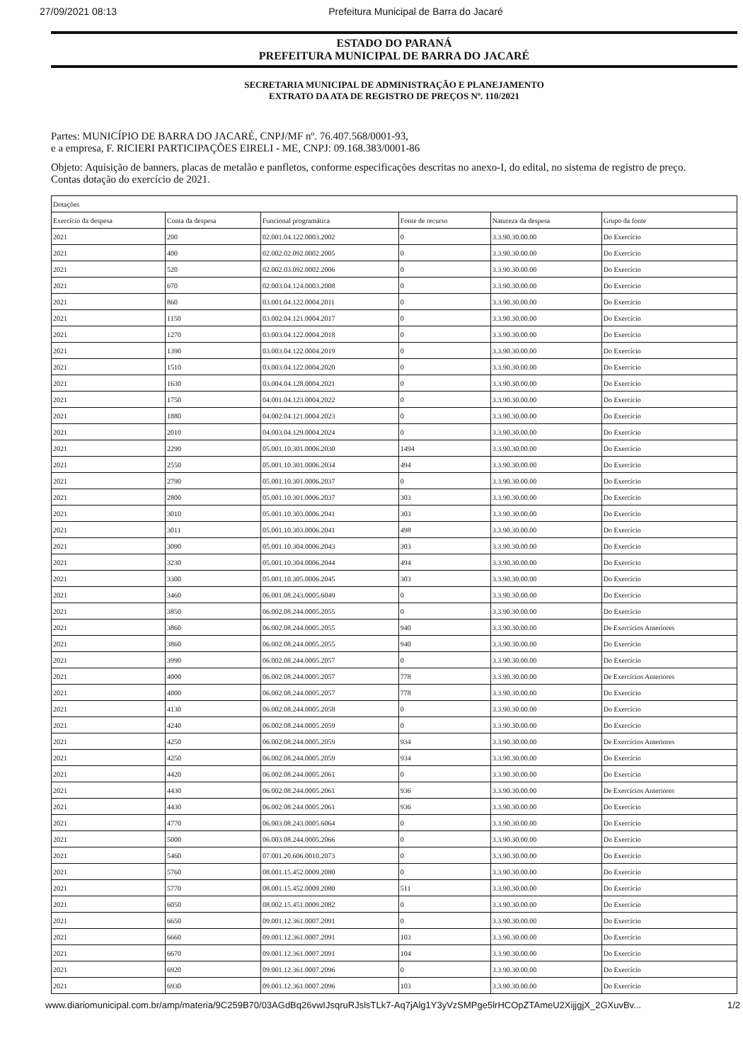27/09/2021 08:13 Prefeitura Municipal de Barra do Jacaré
ESTADO DO PARANÁ
PREFEITURA MUNICIPAL DE BARRA DO JACARÉ
SECRETARIA MUNICIPAL DE ADMINISTRAÇÃO E PLANEJAMENTO
EXTRATO DA ATA DE REGISTRO DE PREÇOS Nº. 110/2021
Partes: MUNICÍPIO DE BARRA DO JACARÉ, CNPJ/MF nº. 76.407.568/0001-93,
e a empresa, F. RICIERI PARTICIPAÇÕES EIRELI - ME, CNPJ: 09.168.383/0001-86
Objeto: Aquisição de banners, placas de metalão e panfletos, conforme especificações descritas no anexo-I, do edital, no sistema de registro de preço.
Contas dotação do exercício de 2021.
| Dotações | | | | | |
| --- | --- | --- | --- | --- | --- |
| Exercício da despesa | Conta da despesa | Funcional programática | Fonte de recurso | Natureza da despesa | Grupo da fonte |
| 2021 | 200 | 02.001.04.122.0003.2002 | 0 | 3.3.90.30.00.00 | Do Exercício |
| 2021 | 400 | 02.002.02.092.0002.2005 | 0 | 3.3.90.30.00.00 | Do Exercício |
| 2021 | 520 | 02.002.03.092.0002.2006 | 0 | 3.3.90.30.00.00 | Do Exercício |
| 2021 | 670 | 02.003.04.124.0003.2008 | 0 | 3.3.90.30.00.00 | Do Exercício |
| 2021 | 860 | 03.001.04.122.0004.2011 | 0 | 3.3.90.30.00.00 | Do Exercício |
| 2021 | 1150 | 03.002.04.121.0004.2017 | 0 | 3.3.90.30.00.00 | Do Exercício |
| 2021 | 1270 | 03.003.04.122.0004.2018 | 0 | 3.3.90.30.00.00 | Do Exercício |
| 2021 | 1390 | 03.003.04.122.0004.2019 | 0 | 3.3.90.30.00.00 | Do Exercício |
| 2021 | 1510 | 03.003.04.122.0004.2020 | 0 | 3.3.90.30.00.00 | Do Exercício |
| 2021 | 1630 | 03.004.04.128.0004.2021 | 0 | 3.3.90.30.00.00 | Do Exercício |
| 2021 | 1750 | 04.001.04.123.0004.2022 | 0 | 3.3.90.30.00.00 | Do Exercício |
| 2021 | 1880 | 04.002.04.121.0004.2023 | 0 | 3.3.90.30.00.00 | Do Exercício |
| 2021 | 2010 | 04.003.04.129.0004.2024 | 0 | 3.3.90.30.00.00 | Do Exercício |
| 2021 | 2290 | 05.001.10.301.0006.2030 | 1494 | 3.3.90.30.00.00 | Do Exercício |
| 2021 | 2550 | 05.001.10.301.0006.2034 | 494 | 3.3.90.30.00.00 | Do Exercício |
| 2021 | 2790 | 05.001.10.301.0006.2037 | 0 | 3.3.90.30.00.00 | Do Exercício |
| 2021 | 2800 | 05.001.10.301.0006.2037 | 303 | 3.3.90.30.00.00 | Do Exercício |
| 2021 | 3010 | 05.001.10.303.0006.2041 | 303 | 3.3.90.30.00.00 | Do Exercício |
| 2021 | 3011 | 05.001.10.303.0006.2041 | 498 | 3.3.90.30.00.00 | Do Exercício |
| 2021 | 3090 | 05.001.10.304.0006.2043 | 303 | 3.3.90.30.00.00 | Do Exercício |
| 2021 | 3230 | 05.001.10.304.0006.2044 | 494 | 3.3.90.30.00.00 | Do Exercício |
| 2021 | 3300 | 05.001.10.305.0006.2045 | 303 | 3.3.90.30.00.00 | Do Exercício |
| 2021 | 3460 | 06.001.08.243.0005.6049 | 0 | 3.3.90.30.00.00 | Do Exercício |
| 2021 | 3850 | 06.002.08.244.0005.2055 | 0 | 3.3.90.30.00.00 | Do Exercício |
| 2021 | 3860 | 06.002.08.244.0005.2055 | 940 | 3.3.90.30.00.00 | De Exercícios Anteriores |
| 2021 | 3860 | 06.002.08.244.0005.2055 | 940 | 3.3.90.30.00.00 | Do Exercício |
| 2021 | 3990 | 06.002.08.244.0005.2057 | 0 | 3.3.90.30.00.00 | Do Exercício |
| 2021 | 4000 | 06.002.08.244.0005.2057 | 778 | 3.3.90.30.00.00 | De Exercícios Anteriores |
| 2021 | 4000 | 06.002.08.244.0005.2057 | 778 | 3.3.90.30.00.00 | Do Exercício |
| 2021 | 4130 | 06.002.08.244.0005.2058 | 0 | 3.3.90.30.00.00 | Do Exercício |
| 2021 | 4240 | 06.002.08.244.0005.2059 | 0 | 3.3.90.30.00.00 | Do Exercício |
| 2021 | 4250 | 06.002.08.244.0005.2059 | 934 | 3.3.90.30.00.00 | De Exercícios Anteriores |
| 2021 | 4250 | 06.002.08.244.0005.2059 | 934 | 3.3.90.30.00.00 | Do Exercício |
| 2021 | 4420 | 06.002.08.244.0005.2061 | 0 | 3.3.90.30.00.00 | Do Exercício |
| 2021 | 4430 | 06.002.08.244.0005.2061 | 936 | 3.3.90.30.00.00 | De Exercícios Anteriores |
| 2021 | 4430 | 06.002.08.244.0005.2061 | 936 | 3.3.90.30.00.00 | Do Exercício |
| 2021 | 4770 | 06.003.08.243.0005.6064 | 0 | 3.3.90.30.00.00 | Do Exercício |
| 2021 | 5000 | 06.003.08.244.0005.2066 | 0 | 3.3.90.30.00.00 | Do Exercício |
| 2021 | 5460 | 07.001.20.606.0010.2073 | 0 | 3.3.90.30.00.00 | Do Exercício |
| 2021 | 5760 | 08.001.15.452.0009.2080 | 0 | 3.3.90.30.00.00 | Do Exercício |
| 2021 | 5770 | 08.001.15.452.0009.2080 | 511 | 3.3.90.30.00.00 | Do Exercício |
| 2021 | 6050 | 08.002.15.451.0009.2082 | 0 | 3.3.90.30.00.00 | Do Exercício |
| 2021 | 6650 | 09.001.12.361.0007.2091 | 0 | 3.3.90.30.00.00 | Do Exercício |
| 2021 | 6660 | 09.001.12.361.0007.2091 | 103 | 3.3.90.30.00.00 | Do Exercício |
| 2021 | 6670 | 09.001.12.361.0007.2091 | 104 | 3.3.90.30.00.00 | Do Exercício |
| 2021 | 6920 | 09.001.12.361.0007.2096 | 0 | 3.3.90.30.00.00 | Do Exercício |
| 2021 | 6930 | 09.001.12.361.0007.2096 | 103 | 3.3.90.30.00.00 | Do Exercício |
www.diariomunicipal.com.br/amp/materia/9C259B70/03AGdBq26vwIJsqruRJslsTLk7-Aq7jAlg1Y3yVzSMPge5lrHCOpZTAmeU2XijjgjX_2GXuvBv... 1/2